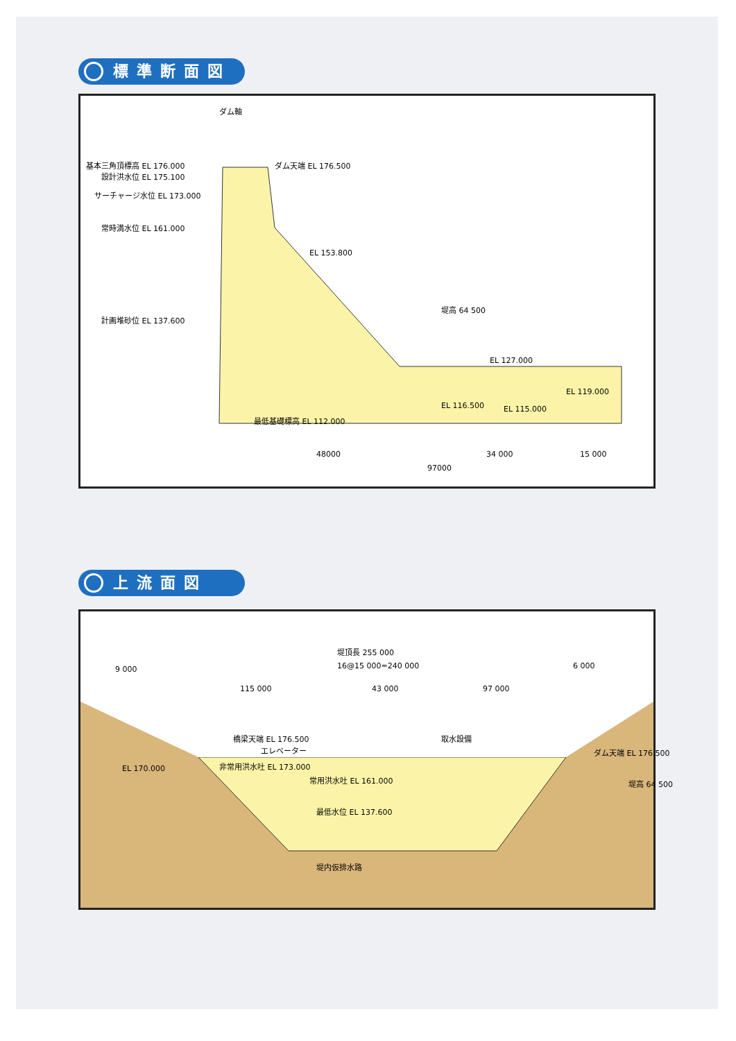標準断面図
ダム軸
基本三角頂標高 EL 176.000 ダム天端 EL 176.500
設計洪水位 EL 175.100
サーチャージ水位 EL 173.000
常時満水位 EL 161.000
EL 153.800
計画堆砂位 EL 137.600
EL 127.000
EL 119.000
EL 116.500 EL 115.000
最低基礎標高 EL 112.000
堤高 64 500
48000 34 000 15 000
97000
上流面図
堤頂長 255 000
16@15 000=240 000
9 000 6 000
115 000 43 000 97 000
橋梁天端 EL 176.500 取水設備
エレベーター ダム天端 EL 176.500
非常用洪水吐 EL 173.000
常用洪水吐 EL 161.000
最低水位 EL 137.600
堤内仮排水路
EL 170.000
堤高 64 500